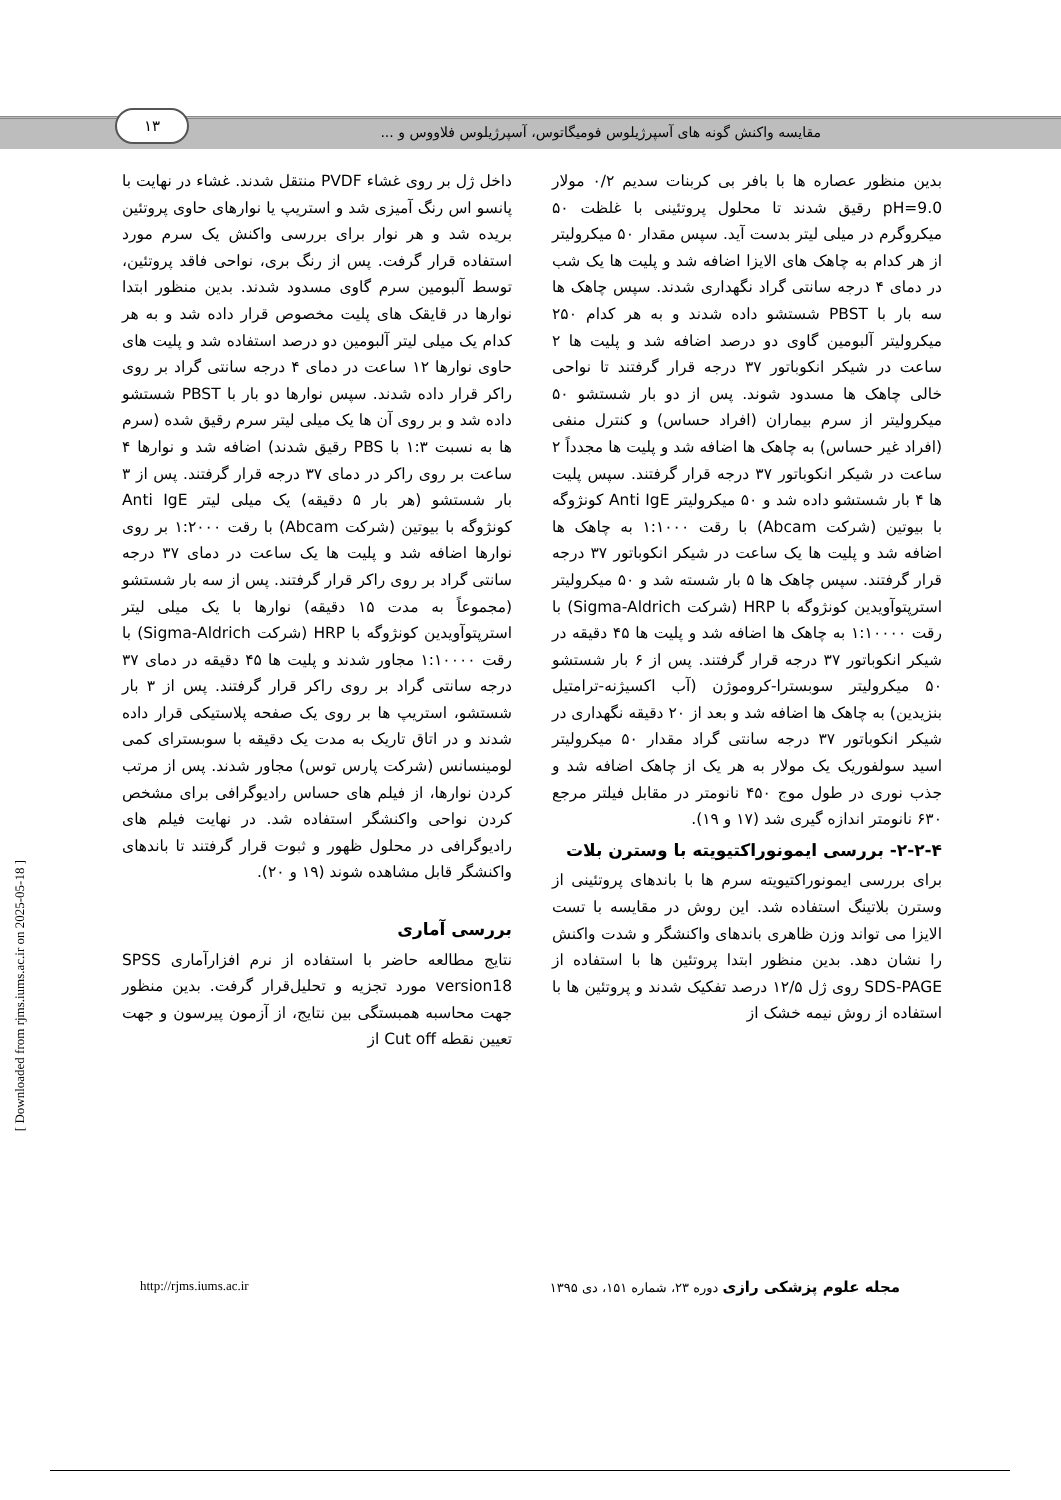مقایسه واکنش گونه های آسپرژیلوس فومیگاتوس، آسپرژیلوس فلاووس و ...
۱۳
بدین منظور عصاره ها با بافر بی کربنات سدیم ۰/۲ مولار pH=9.0 رقیق شدند تا محلول پروتئینی با غلظت ۵۰ میکروگرم در میلی لیتر بدست آید. سپس مقدار ۵۰ میکرولیتر از هر کدام به چاهک های الایزا اضافه شد و پلیت ها یک شب در دمای ۴ درجه سانتی گراد نگهداری شدند. سپس چاهک ها سه بار با PBST شستشو داده شدند و به هر کدام ۲۵۰ میکرولیتر آلبومین گاوی دو درصد اضافه شد و پلیت ها ۲ ساعت در شیکر انکوباتور ۳۷ درجه قرار گرفتند تا نواحی خالی چاهک ها مسدود شوند. پس از دو بار شستشو ۵۰ میکرولیتر از سرم بیماران (افراد حساس) و کنترل منفی (افراد غیر حساس) به چاهک ها اضافه شد و پلیت ها مجدداً ۲ ساعت در شیکر انکوباتور ۳۷ درجه قرار گرفتند. سپس پلیت ها ۴ بار شستشو داده شد و ۵۰ میکرولیتر Anti IgE کونژوگه با بیوتین (شرکت Abcam) با رقت ۱:۱۰۰۰ به چاهک ها اضافه شد و پلیت ها یک ساعت در شیکر انکوباتور ۳۷ درجه قرار گرفتند. سپس چاهک ها ۵ بار شسته شد و ۵۰ میکرولیتر استرپتوآویدین کونژوگه با HRP (شرکت Sigma-Aldrich) با رقت ۱:۱۰۰۰۰ به چاهک ها اضافه شد و پلیت ها ۴۵ دقیقه در شیکر انکوباتور ۳۷ درجه قرار گرفتند. پس از ۶ بار شستشو ۵۰ میکرولیتر سوبسترا-کروموژن (آب اکسیژنه-ترامتیل بنزیدین) به چاهک ها اضافه شد و بعد از ۲۰ دقیقه نگهداری در شیکر انکوباتور ۳۷ درجه سانتی گراد مقدار ۵۰ میکرولیتر اسید سولفوریک یک مولار به هر یک از چاهک اضافه شد و جذب نوری در طول موج ۴۵۰ نانومتر در مقابل فیلتر مرجع ۶۳۰ نانومتر اندازه گیری شد (۱۷ و ۱۹).
۲-۲-۴- بررسی ایمونوراکتیویته با وسترن بلات
برای بررسی ایمونوراکتیویته سرم ها با باندهای پروتئینی از وسترن بلاتینگ استفاده شد. این روش در مقایسه با تست الایزا می تواند وزن ظاهری باندهای واکنشگر و شدت واکنش را نشان دهد. بدین منظور ابتدا پروتئین ها با استفاده از SDS-PAGE روی ژل ۱۲/۵ درصد تفکیک شدند و پروتئین ها با استفاده از روش نیمه خشک از
داخل ژل بر روی غشاء PVDF منتقل شدند. غشاء در نهایت با پانسو اس رنگ آمیزی شد و استریپ یا نوارهای حاوی پروتئین بریده شد و هر نوار برای بررسی واکنش یک سرم مورد استفاده قرار گرفت. پس از رنگ بری، نواحی فاقد پروتئین، توسط آلبومین سرم گاوی مسدود شدند. بدین منظور ابتدا نوارها در قایقک های پلیت مخصوص قرار داده شد و به هر کدام یک میلی لیتر آلبومین دو درصد استفاده شد و پلیت های حاوی نوارها ۱۲ ساعت در دمای ۴ درجه سانتی گراد بر روی راکر قرار داده شدند. سپس نوارها دو بار با PBST شستشو داده شد و بر روی آن ها یک میلی لیتر سرم رقیق شده (سرم ها به نسبت ۱:۳ با PBS رقیق شدند) اضافه شد و نوارها ۴ ساعت بر روی راکر در دمای ۳۷ درجه قرار گرفتند. پس از ۳ بار شستشو (هر بار ۵ دقیقه) یک میلی لیتر Anti IgE کونژوگه با بیوتین (شرکت Abcam) با رقت ۱:۲۰۰۰ بر روی نوارها اضافه شد و پلیت ها یک ساعت در دمای ۳۷ درجه سانتی گراد بر روی راکر قرار گرفتند. پس از سه بار شستشو (مجموعاً به مدت ۱۵ دقیقه) نوارها با یک میلی لیتر استرپتوآویدین کونژوگه با HRP (شرکت Sigma-Aldrich) با رقت ۱:۱۰۰۰۰ مجاور شدند و پلیت ها ۴۵ دقیقه در دمای ۳۷ درجه سانتی گراد بر روی راکر قرار گرفتند. پس از ۳ بار شستشو، استریپ ها بر روی یک صفحه پلاستیکی قرار داده شدند و در اتاق تاریک به مدت یک دقیقه با سوبسترای کمی لومینسانس (شرکت پارس توس) مجاور شدند. پس از مرتب کردن نوارها، از فیلم های حساس رادیوگرافی برای مشخص کردن نواحی واکنشگر استفاده شد. در نهایت فیلم های رادیوگرافی در محلول ظهور و ثبوت قرار گرفتند تا باندهای واکنشگر قابل مشاهده شوند (۱۹ و ۲۰).
بررسی آماری
نتایج مطالعه حاضر با استفاده از نرم افزارآماری SPSS version18 مورد تجزیه و تحلیل‌قرار گرفت. بدین منظور جهت محاسبه همبستگی بین نتایج، از آزمون پیرسون و جهت تعیین نقطه Cut off از
مجله علوم پزشکی رازی دوره ۲۳، شماره ۱۵۱، دی ۱۳۹۵ http://rjms.iums.ac.ir
[ Downloaded from rjms.iums.ac.ir on 2025-05-18 ]